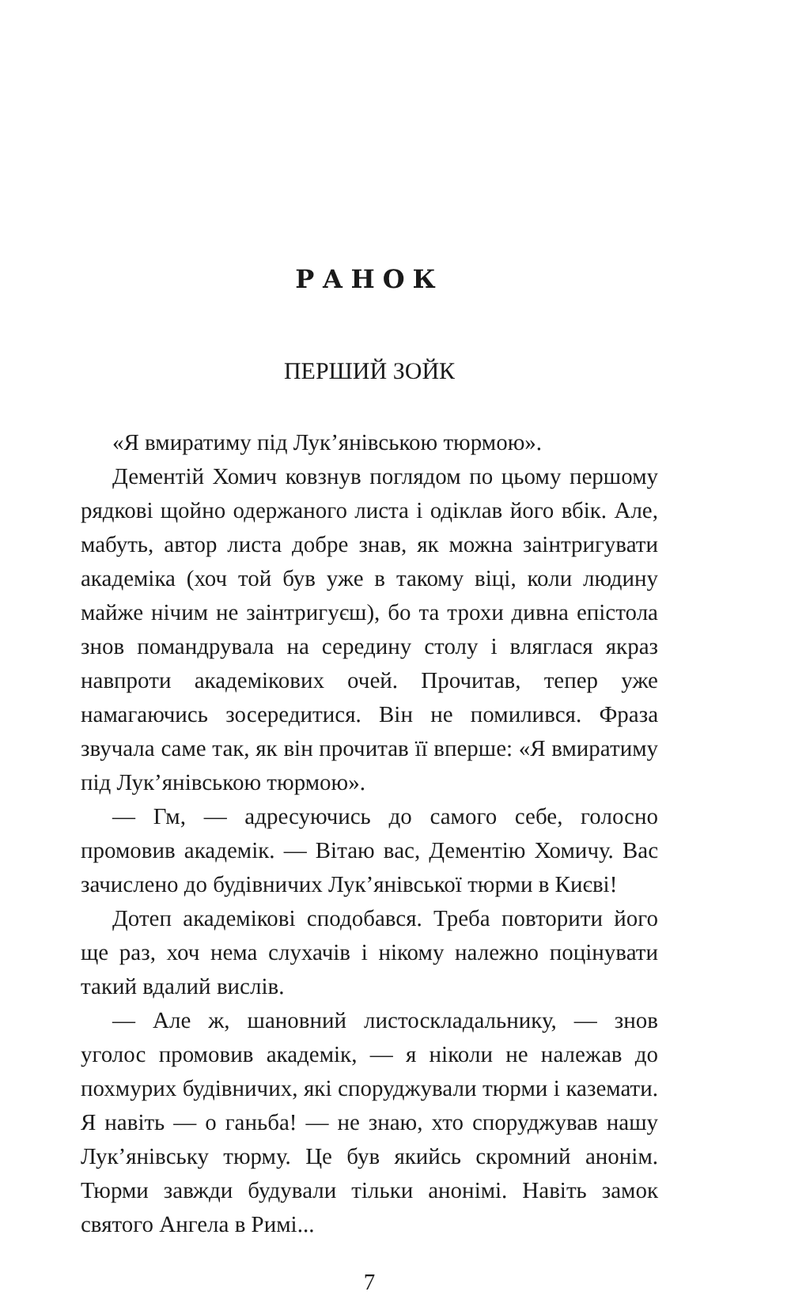РАНОК
ПЕРШИЙ ЗОЙК
«Я вмиратиму під Лук’янівською тюрмою».
Дементій Хомич ковзнув поглядом по цьому першому рядкові щойно одержаного листа і одіклав його вбік. Але, мабуть, автор листа добре знав, як можна заінтригувати академіка (хоч той був уже в такому віці, коли людину майже нічим не заінтригуєш), бо та трохи дивна епістола знов помандрувала на середину столу і вляглася якраз навпроти академікових очей. Прочитав, тепер уже намагаючись зосередитися. Він не помилився. Фраза звучала саме так, як він прочитав її вперше: «Я вмиратиму під Лук’янівською тюрмою».
— Гм, — адресуючись до самого себе, голосно промовив академік. — Вітаю вас, Дементію Хомичу. Вас зачислено до будівничих Лук’янівської тюрми в Києві!
Дотеп академікові сподобався. Треба повторити його ще раз, хоч нема слухачів і нікому належно поцінувати такий вдалий вислів.
— Але ж, шановний листоскладальнику, — знов уголос промовив академік, — я ніколи не належав до похмурих будівничих, які споруджували тюрми і каземати. Я навіть — о ганьба! — не знаю, хто споруджував нашу Лук’янівську тюрму. Це був якийсь скромний анонім. Тюрми завжди будували тільки анонімі. Навіть замок святого Ангела в Римі...
7